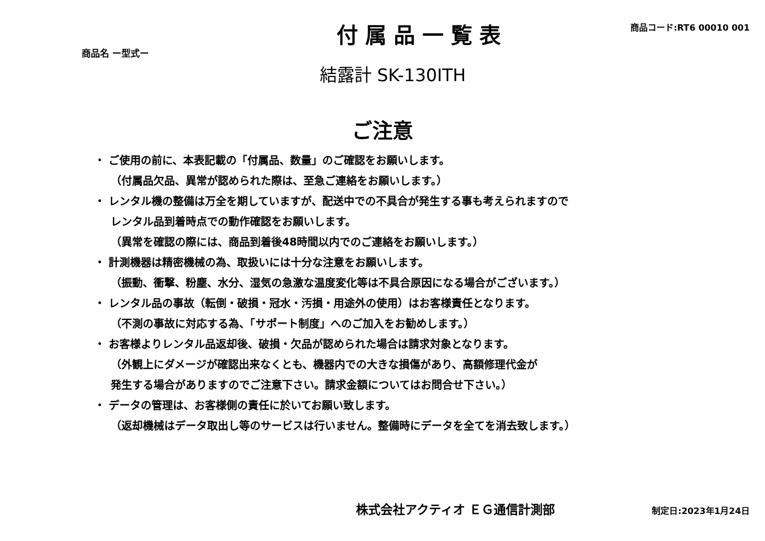商品名 ー型式ー
付属品一覧表
商品コード:RT6 00010 001
結露計 SK-130ITH
ご注意
・ ご使用の前に、本表記載の「付属品、数量」のご確認をお願いします。
（付属品欠品、異常が認められた際は、至急ご連絡をお願いします。）
・ レンタル機の整備は万全を期していますが、配送中での不具合が発生する事も考えられますので
レンタル品到着時点での動作確認をお願いします。
（異常を確認の際には、商品到着後48時間以内でのご連絡をお願いします。）
・ 計測機器は精密機械の為、取扱いには十分な注意をお願いします。
（振動、衝撃、粉塵、水分、湿気の急激な温度変化等は不具合原因になる場合がございます。）
・ レンタル品の事故（転倒・破損・冠水・汚損・用途外の使用）はお客様責任となります。
（不測の事故に対応する為、「サポート制度」へのご加入をお勧めします。）
・ お客様よりレンタル品返却後、破損・欠品が認められた場合は請求対象となります。
（外観上にダメージが確認出来なくとも、機器内での大きな損傷があり、高額修理代金が
発生する場合がありますのでご注意下さい。請求金額についてはお問合せ下さい。）
・ データの管理は、お客様側の責任に於いてお願い致します。
（返却機械はデータ取出し等のサービスは行いません。整備時にデータを全てを消去致します。）
株式会社アクティオ ＥＧ通信計測部
制定日:2023年1月24日